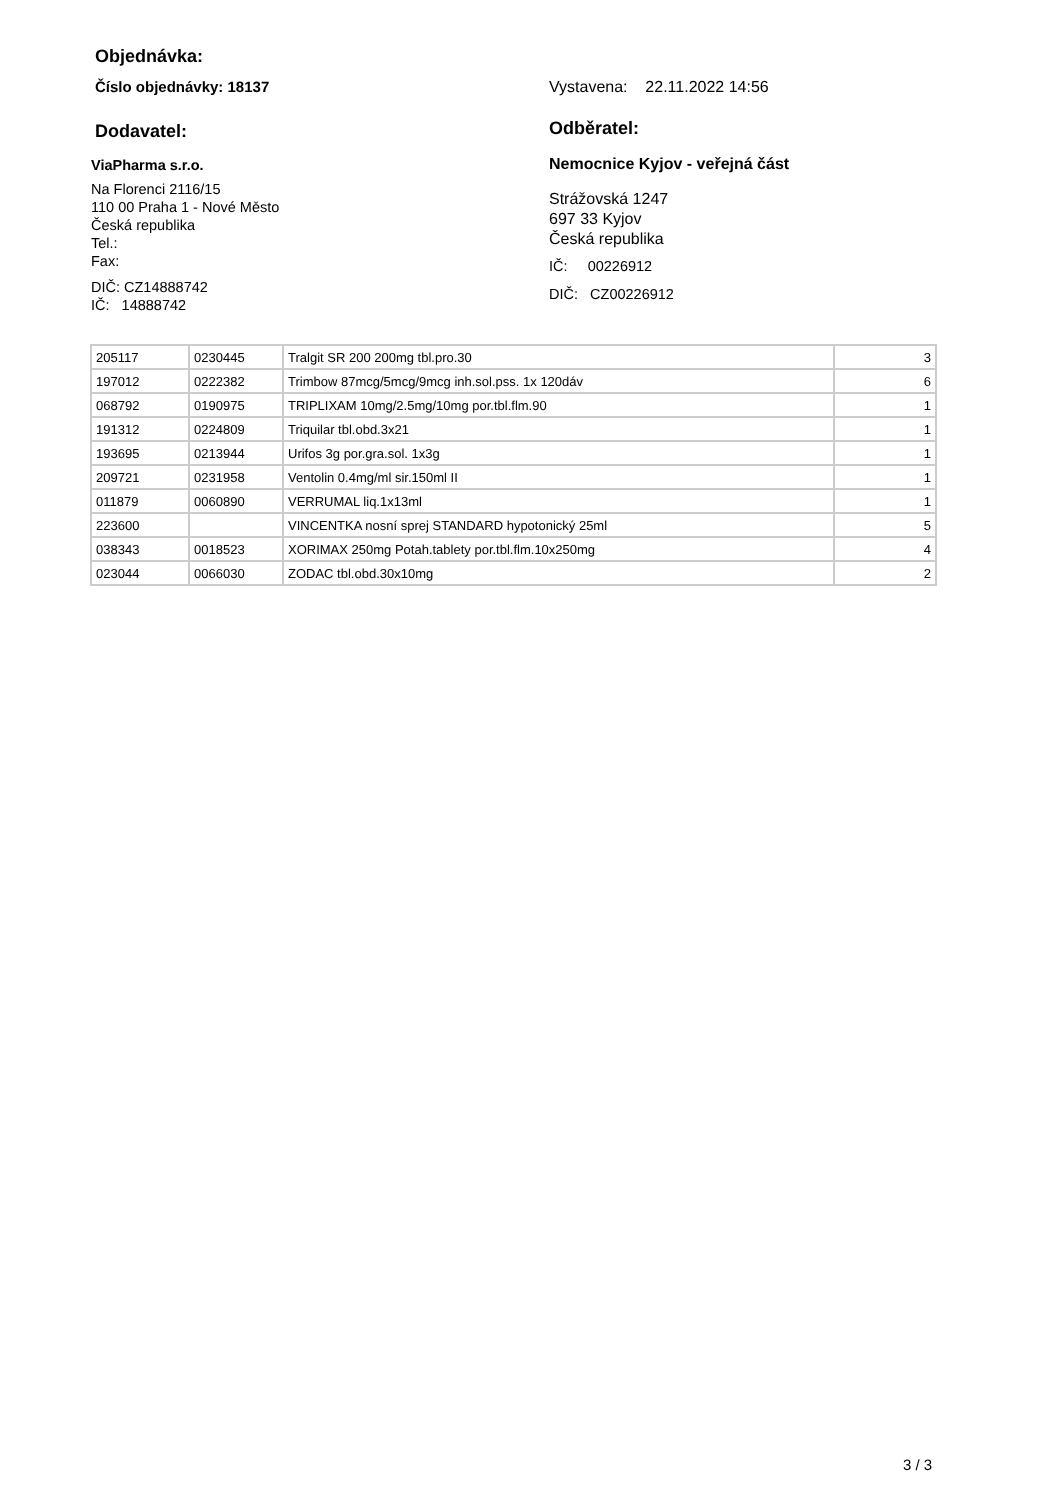Objednávka:
Číslo objednávky: 18137
Dodavatel:
ViaPharma s.r.o.
Na Florenci 2116/15
110 00 Praha 1 - Nové Město
Česká republika
Tel.:
Fax:
DIČ: CZ14888742
IČ: 14888742
Vystavena: 22.11.2022 14:56
Odběratel:
Nemocnice Kyjov - veřejná část
Strážovská 1247
697 33 Kyjov
Česká republika
IČ: 00226912
DIČ: CZ00226912
| 205117 | 0230445 | Tralgit SR 200 200mg tbl.pro.30 | 3 |
| 197012 | 0222382 | Trimbow 87mcg/5mcg/9mcg inh.sol.pss. 1x 120dáv | 6 |
| 068792 | 0190975 | TRIPLIXAM 10mg/2.5mg/10mg por.tbl.flm.90 | 1 |
| 191312 | 0224809 | Triquilar tbl.obd.3x21 | 1 |
| 193695 | 0213944 | Urifos 3g por.gra.sol. 1x3g | 1 |
| 209721 | 0231958 | Ventolin 0.4mg/ml sir.150ml II | 1 |
| 011879 | 0060890 | VERRUMAL liq.1x13ml | 1 |
| 223600 | | VINCENTKA nosní sprej STANDARD hypotonický 25ml | 5 |
| 038343 | 0018523 | XORIMAX 250mg Potah.tablety por.tbl.flm.10x250mg | 4 |
| 023044 | 0066030 | ZODAC tbl.obd.30x10mg | 2 |
3 / 3